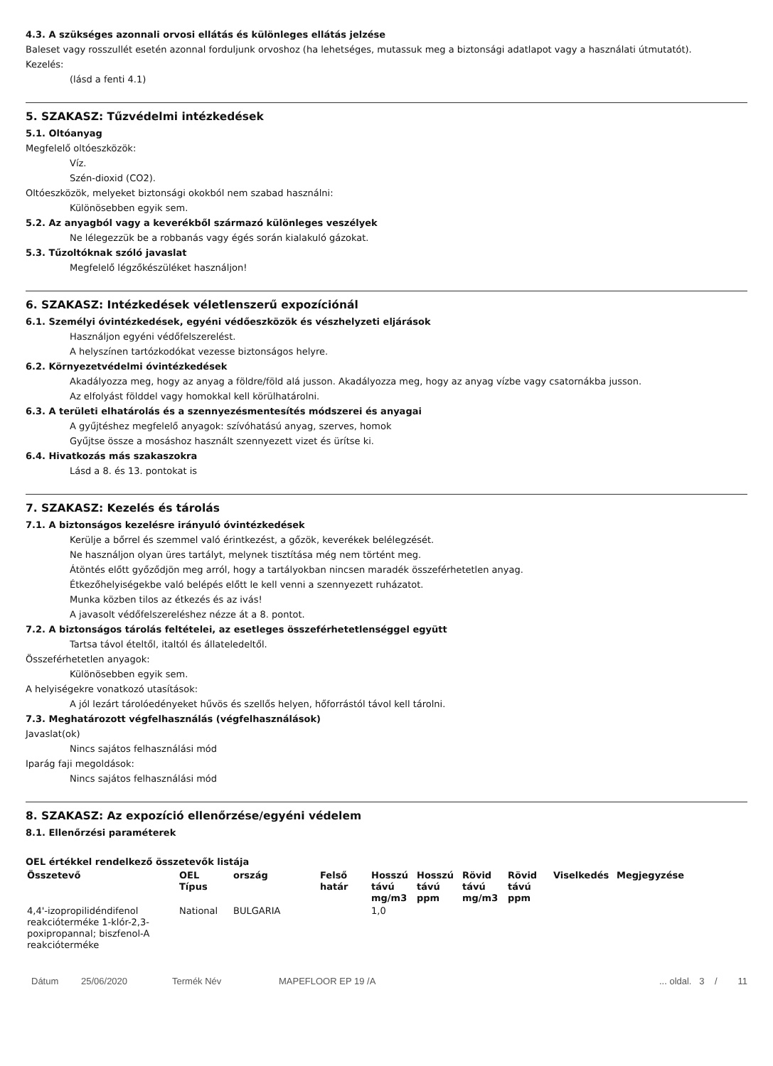4.3. A szükséges azonnali orvosi ellátás és különleges ellátás jelzése
Baleset vagy rosszullét esetén azonnal forduljunk orvoshoz (ha lehetséges, mutassuk meg a biztonsági adatlapot vagy a használati útmutatót).
Kezelés:
(lásd a fenti 4.1)
5. SZAKASZ: Tűzvédelmi intézkedések
5.1. Oltóanyag
Megfelelő oltóeszközök:
Víz.
Szén-dioxid (CO2).
Oltóeszközök, melyeket biztonsági okokból nem szabad használni:
Különösebben egyik sem.
5.2. Az anyagból vagy a keverékből származó különleges veszélyek
Ne lélegezzük be a robbanás vagy égés során kialakuló gázokat.
5.3. Tűzoltóknak szóló javaslat
Megfelelő légzőkészüléket használjon!
6. SZAKASZ: Intézkedések véletlenszerű expozíciónál
6.1. Személyi óvintézkedések, egyéni védőeszközök és vészhelyzeti eljárások
Használjon egyéni védőfelszerelést.
A helyszínen tartózkodókat vezesse biztonságos helyre.
6.2. Környezetvédelmi óvintézkedések
Akadályozza meg, hogy az anyag a földre/föld alá jusson. Akadályozza meg, hogy az anyag vízbe vagy csatornákba jusson.
Az elfolyást földdel vagy homokkal kell körülhatárolni.
6.3. A területi elhatárolás és a szennyezésmentesítés módszerei és anyagai
A gyűjtéshez megfelelő anyagok: szívóhatású anyag, szerves, homok
Gyűjtse össze a mosáshoz használt szennyezett vizet és ürítse ki.
6.4. Hivatkozás más szakaszokra
Lásd a 8. és 13. pontokat is
7. SZAKASZ: Kezelés és tárolás
7.1. A biztonságos kezelésre irányuló óvintézkedések
Kerülje a bőrrel és szemmel való érintkezést, a gőzök, keverékek belélegzését.
Ne használjon olyan üres tartályt, melynek tisztítása még nem történt meg.
Átöntés előtt győződjön meg arról, hogy a tartályokban nincsen maradék összeférhetetlen anyag.
Étkezőhelyiségekbe való belépés előtt le kell venni a szennyezett ruházatot.
Munka közben tilos az étkezés és az ivás!
A javasolt védőfelszereléshez nézze át a 8. pontot.
7.2. A biztonságos tárolás feltételei, az esetleges összeférhetetlenséggel együtt
Tartsa távol ételtől, italtól és állateledeltől.
Összeférhetetlen anyagok:
Különösebben egyik sem.
A helyiségekre vonatkozó utasítások:
A jól lezárt tárolóedényeket hűvös és szellős helyen, hőforrástól távol kell tárolni.
7.3. Meghatározott végfelhasználás (végfelhasználások)
Javaslat(ok)
Nincs sajátos felhasználási mód
Iparág faji megoldások:
Nincs sajátos felhasználási mód
8. SZAKASZ: Az expozíció ellenőrzése/egyéni védelem
8.1. Ellenőrzési paraméterek
OEL értékkel rendelkező összetevők listája
| Összetevő | OEL Típus | ország | Felső határ | Hosszú távú mg/m3 | Hosszú távú ppm | Rövid távú mg/m3 | Rövid távú ppm | Viselkedés | Megjegyzése |
| --- | --- | --- | --- | --- | --- | --- | --- | --- | --- |
| 4,4'-izopropilidéndifenol reakcióterméke 1-klór-2,3-poxipropannal; biszfenol-A reakcióterméke | National | BULGARIA | | 1,0 | | | | | |
Dátum 25/06/2020 Termék Név MAPEFLOOR EP 19 /A... oldal. 3 / 11